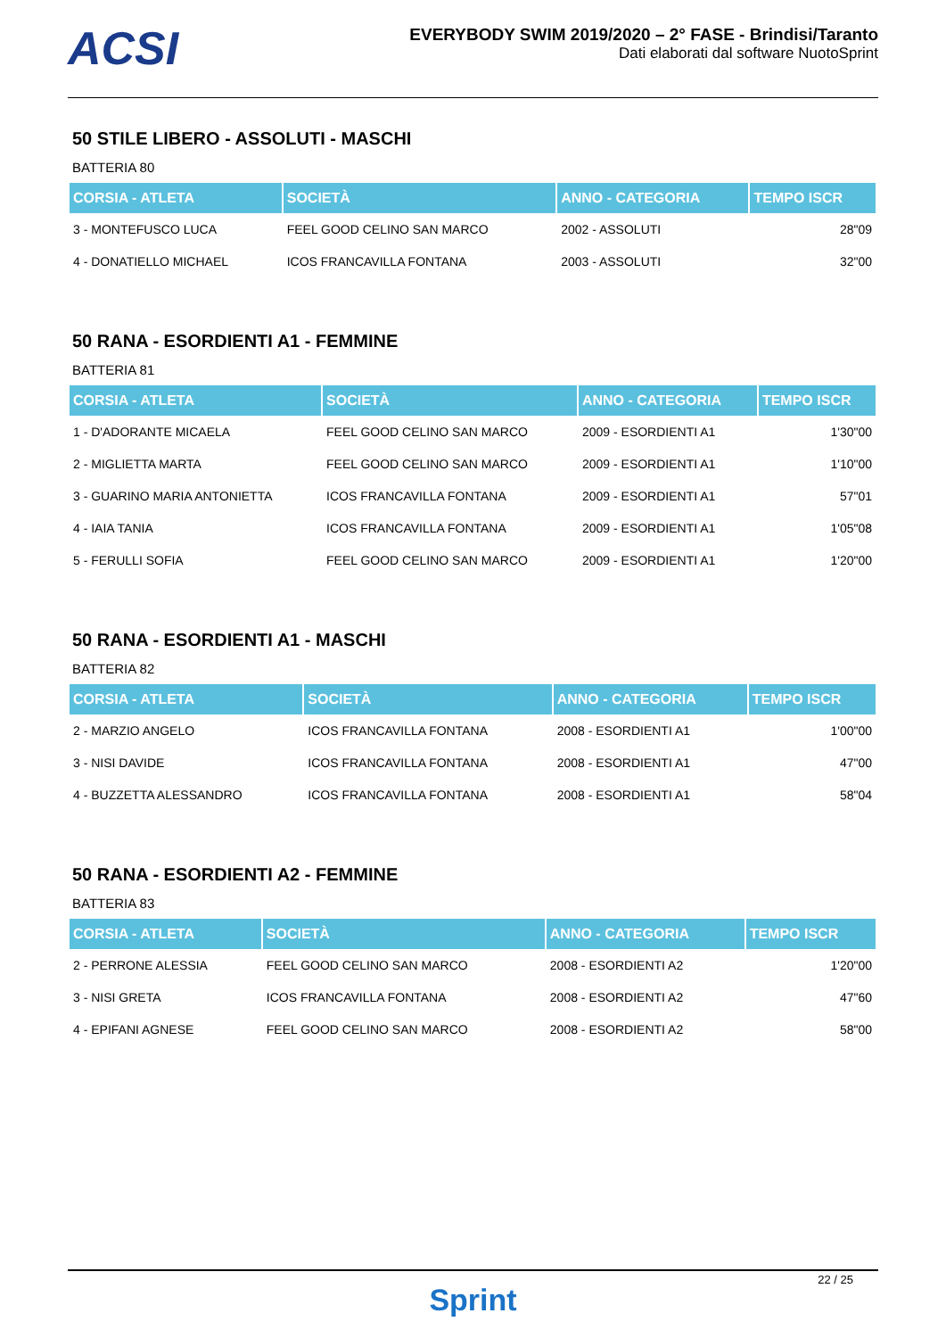ACSI
EVERYBODY SWIM 2019/2020 – 2° FASE - Brindisi/Taranto
Dati elaborati dal software NuotoSprint
50 STILE LIBERO - ASSOLUTI - MASCHI
BATTERIA 80
| CORSIA - ATLETA | SOCIETÀ | ANNO - CATEGORIA | TEMPO ISCR |
| --- | --- | --- | --- |
| 3 - MONTEFUSCO LUCA | FEEL GOOD CELINO SAN MARCO | 2002 - ASSOLUTI | 28"09 |
| 4 - DONATIELLO MICHAEL | ICOS FRANCAVILLA FONTANA | 2003 - ASSOLUTI | 32"00 |
50 RANA - ESORDIENTI A1 - FEMMINE
BATTERIA 81
| CORSIA - ATLETA | SOCIETÀ | ANNO - CATEGORIA | TEMPO ISCR |
| --- | --- | --- | --- |
| 1 - D'ADORANTE MICAELA | FEEL GOOD CELINO SAN MARCO | 2009 - ESORDIENTI A1 | 1'30"00 |
| 2 - MIGLIETTA MARTA | FEEL GOOD CELINO SAN MARCO | 2009 - ESORDIENTI A1 | 1'10"00 |
| 3 - GUARINO MARIA ANTONIETTA | ICOS FRANCAVILLA FONTANA | 2009 - ESORDIENTI A1 | 57"01 |
| 4 - IAIA TANIA | ICOS FRANCAVILLA FONTANA | 2009 - ESORDIENTI A1 | 1'05"08 |
| 5 - FERULLI SOFIA | FEEL GOOD CELINO SAN MARCO | 2009 - ESORDIENTI A1 | 1'20"00 |
50 RANA - ESORDIENTI A1 - MASCHI
BATTERIA 82
| CORSIA - ATLETA | SOCIETÀ | ANNO - CATEGORIA | TEMPO ISCR |
| --- | --- | --- | --- |
| 2 - MARZIO ANGELO | ICOS FRANCAVILLA FONTANA | 2008 - ESORDIENTI A1 | 1'00"00 |
| 3 - NISI DAVIDE | ICOS FRANCAVILLA FONTANA | 2008 - ESORDIENTI A1 | 47"00 |
| 4 - BUZZETTA ALESSANDRO | ICOS FRANCAVILLA FONTANA | 2008 - ESORDIENTI A1 | 58"04 |
50 RANA - ESORDIENTI A2 - FEMMINE
BATTERIA 83
| CORSIA - ATLETA | SOCIETÀ | ANNO - CATEGORIA | TEMPO ISCR |
| --- | --- | --- | --- |
| 2 - PERRONE ALESSIA | FEEL GOOD CELINO SAN MARCO | 2008 - ESORDIENTI A2 | 1'20"00 |
| 3 - NISI GRETA | ICOS FRANCAVILLA FONTANA | 2008 - ESORDIENTI A2 | 47"60 |
| 4 - EPIFANI AGNESE | FEEL GOOD CELINO SAN MARCO | 2008 - ESORDIENTI A2 | 58"00 |
22 / 25
Sprint